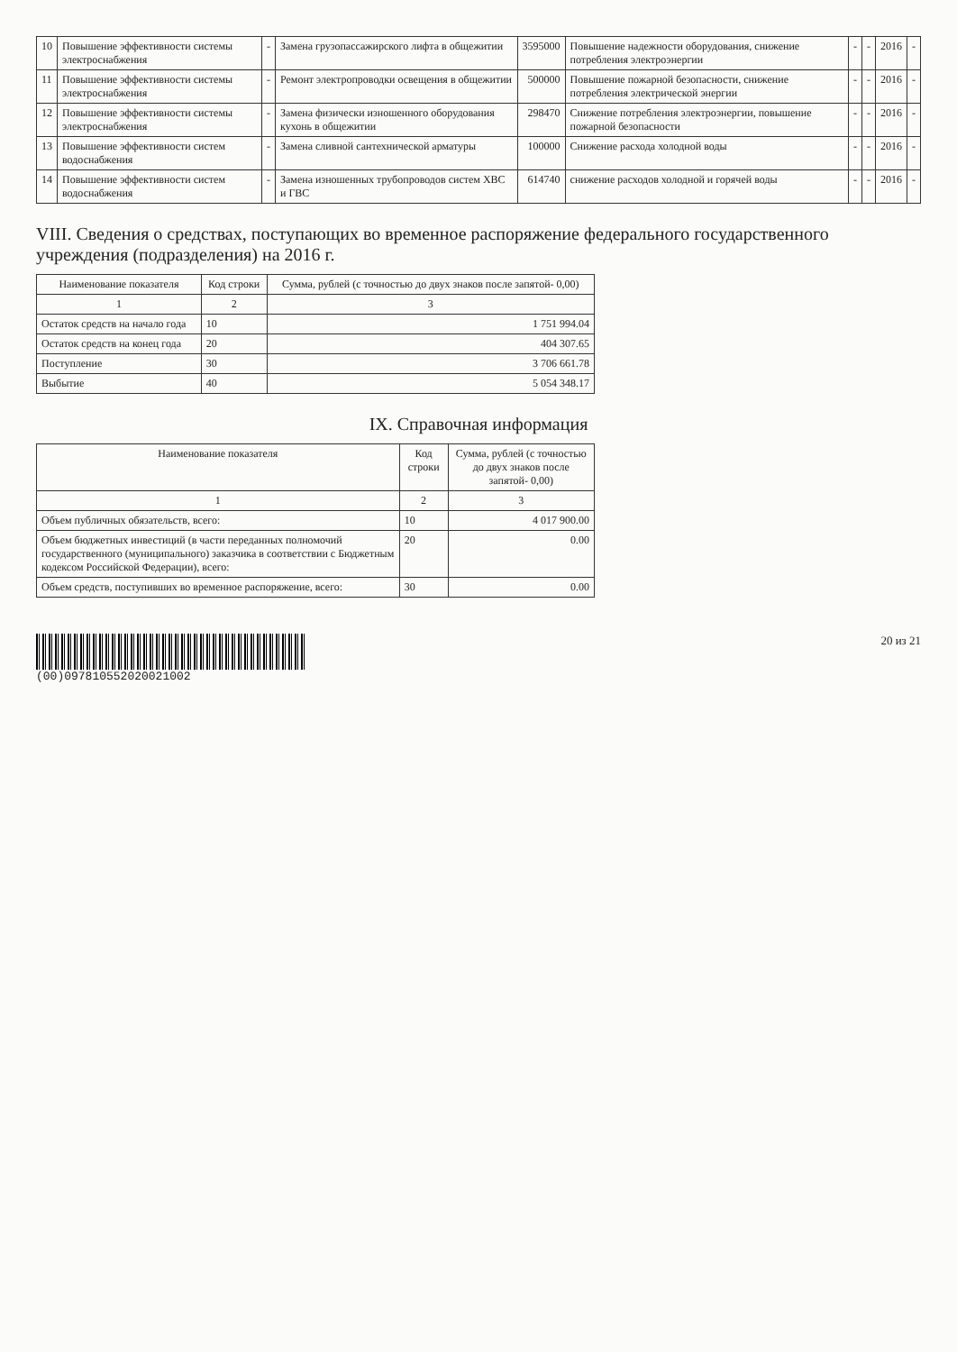| 10 | Повышение эффективности системы электроснабжения | - | Замена грузопассажирского лифта в общежитии | 3595000 | Повышение надежности оборудования, снижение потребления электроэнергии | - | - | 2016 | - |
| 11 | Повышение эффективности системы электроснабжения | - | Ремонт электропроводки освещения в общежитии | 500000 | Повышение пожарной безопасности, снижение потребления электрической энергии | - | - | 2016 | - |
| 12 | Повышение эффективности системы электроснабжения | - | Замена физически изношенного оборудования кухонь в общежитии | 298470 | Снижение потребления электроэнергии, повышение пожарной безопасности | - | - | 2016 | - |
| 13 | Повышение эффективности систем водоснабжения | - | Замена сливной сантехнической арматуры | 100000 | Снижение расхода холодной воды | - | - | 2016 | - |
| 14 | Повышение эффективности систем водоснабжения | - | Замена изношенных трубопроводов систем ХВС и ГВС | 614740 | снижение расходов холодной и горячей воды | - | - | 2016 | - |
VIII. Сведения о средствах, поступающих во временное распоряжение федерального государственного учреждения (подразделения) на 2016 г.
| Наименование показателя | Код строки | Сумма, рублей (с точностью до двух знаков после запятой- 0,00) |
| --- | --- | --- |
| 1 | 2 | 3 |
| Остаток средств на начало года | 10 | 1 751 994.04 |
| Остаток средств на конец года | 20 | 404 307.65 |
| Поступление | 30 | 3 706 661.78 |
| Выбытие | 40 | 5 054 348.17 |
IX. Справочная информация
| Наименование показателя | Код строки | Сумма, рублей (с точностью до двух знаков после запятой- 0,00) |
| --- | --- | --- |
| 1 | 2 | 3 |
| Объем публичных обязательств, всего: | 10 | 4 017 900.00 |
| Объем бюджетных инвестиций (в части переданных полномочий государственного (муниципального) заказчика в соответствии с Бюджетным кодексом Российской Федерации), всего: | 20 | 0.00 |
| Объем средств, поступивших во временное распоряжение, всего: | 30 | 0.00 |
(00)097810552020021002 20 из 21